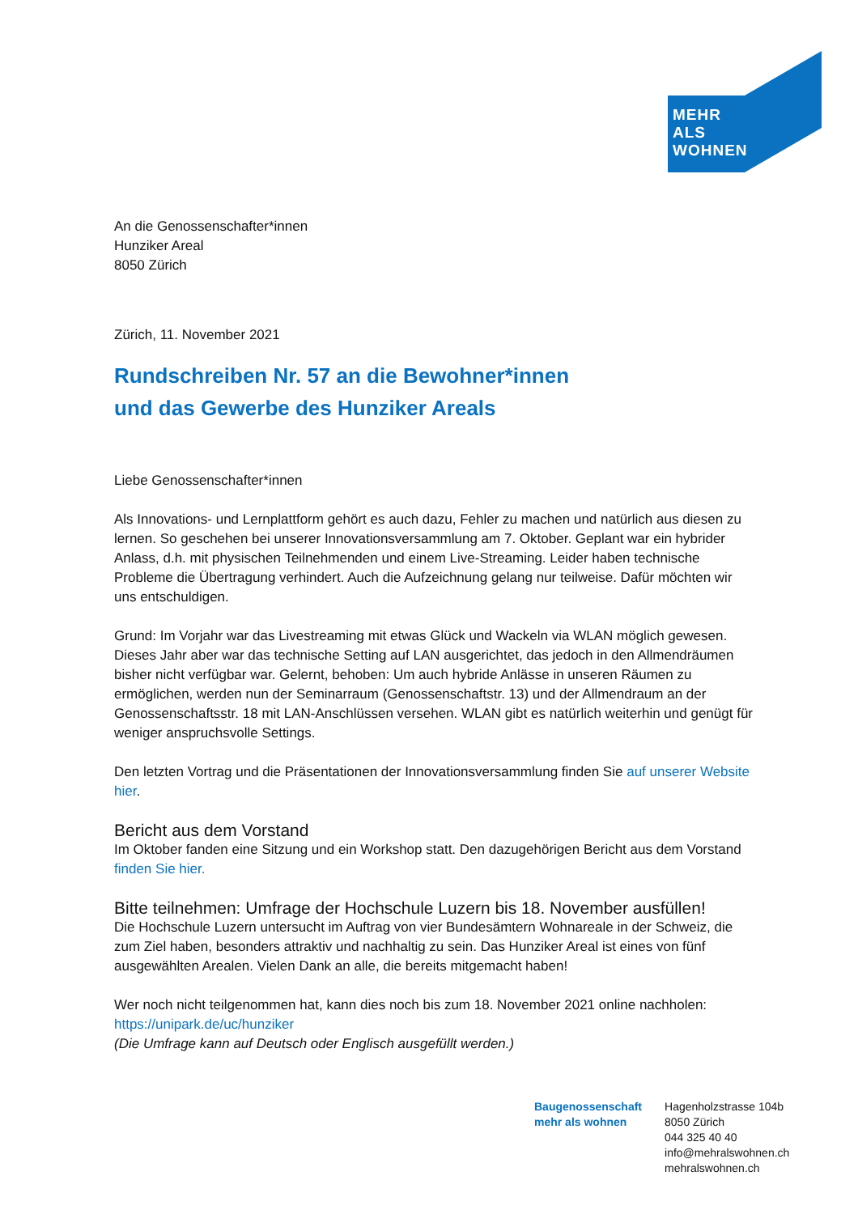MEHR
ALS
WOHNEN
An die Genossenschafter*innen
Hunziker Areal
8050 Zürich
Zürich, 11. November 2021
Rundschreiben Nr. 57 an die Bewohner*innen
und das Gewerbe des Hunziker Areals
Liebe Genossenschafter*innen
Als Innovations- und Lernplattform gehört es auch dazu, Fehler zu machen und natürlich aus diesen zu lernen. So geschehen bei unserer Innovationsversammlung am 7. Oktober. Geplant war ein hybrider Anlass, d.h. mit physischen Teilnehmenden und einem Live-Streaming. Leider haben technische Probleme die Übertragung verhindert. Auch die Aufzeichnung gelang nur teilweise. Dafür möchten wir uns entschuldigen.
Grund: Im Vorjahr war das Livestreaming mit etwas Glück und Wackeln via WLAN möglich gewesen. Dieses Jahr aber war das technische Setting auf LAN ausgerichtet, das jedoch in den Allmendräumen bisher nicht verfügbar war. Gelernt, behoben: Um auch hybride Anlässe in unseren Räumen zu ermöglichen, werden nun der Seminarraum (Genossenschaftstr. 13) und der Allmendraum an der Genossenschaftsstr. 18 mit LAN-Anschlüssen versehen. WLAN gibt es natürlich weiterhin und genügt für weniger anspruchsvolle Settings.
Den letzten Vortrag und die Präsentationen der Innovationsversammlung finden Sie auf unserer Website hier.
Bericht aus dem Vorstand
Im Oktober fanden eine Sitzung und ein Workshop statt. Den dazugehörigen Bericht aus dem Vorstand finden Sie hier.
Bitte teilnehmen: Umfrage der Hochschule Luzern bis 18. November ausfüllen!
Die Hochschule Luzern untersucht im Auftrag von vier Bundesämtern Wohnareale in der Schweiz, die zum Ziel haben, besonders attraktiv und nachhaltig zu sein. Das Hunziker Areal ist eines von fünf ausgewählten Arealen. Vielen Dank an alle, die bereits mitgemacht haben!
Wer noch nicht teilgenommen hat, kann dies noch bis zum 18. November 2021 online nachholen: https://unipark.de/uc/hunziker
(Die Umfrage kann auf Deutsch oder Englisch ausgefüllt werden.)
Baugenossenschaft
mehr als wohnen
Hagenholzstrasse 104b
8050 Zürich
044 325 40 40
info@mehralswohnen.ch
mehralswohnen.ch